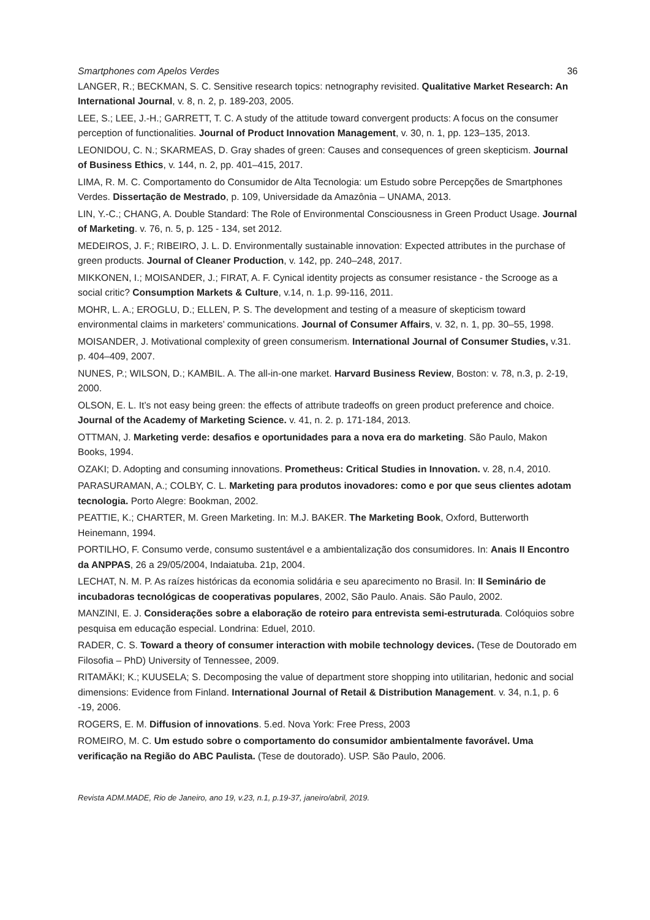Smartphones com Apelos Verdes 36
LANGER, R.; BECKMAN, S. C. Sensitive research topics: netnography revisited. Qualitative Market Research: An International Journal, v. 8, n. 2, p. 189-203, 2005.
LEE, S.; LEE, J.-H.; GARRETT, T. C. A study of the attitude toward convergent products: A focus on the consumer perception of functionalities. Journal of Product Innovation Management, v. 30, n. 1, pp. 123–135, 2013.
LEONIDOU, C. N.; SKARMEAS, D. Gray shades of green: Causes and consequences of green skepticism. Journal of Business Ethics, v. 144, n. 2, pp. 401–415, 2017.
LIMA, R. M. C. Comportamento do Consumidor de Alta Tecnologia: um Estudo sobre Percepções de Smartphones Verdes. Dissertação de Mestrado, p. 109, Universidade da Amazônia – UNAMA, 2013.
LIN, Y.-C.; CHANG, A. Double Standard: The Role of Environmental Consciousness in Green Product Usage. Journal of Marketing. v. 76, n. 5, p. 125 - 134, set 2012.
MEDEIROS, J. F.; RIBEIRO, J. L. D. Environmentally sustainable innovation: Expected attributes in the purchase of green products. Journal of Cleaner Production, v. 142, pp. 240–248, 2017.
MIKKONEN, I.; MOISANDER, J.; FIRAT, A. F. Cynical identity projects as consumer resistance - the Scrooge as a social critic? Consumption Markets & Culture, v.14, n. 1.p. 99-116, 2011.
MOHR, L. A.; EROGLU, D.; ELLEN, P. S. The development and testing of a measure of skepticism toward environmental claims in marketers’ communications. Journal of Consumer Affairs, v. 32, n. 1, pp. 30–55, 1998.
MOISANDER, J. Motivational complexity of green consumerism. International Journal of Consumer Studies, v.31. p. 404–409, 2007.
NUNES, P.; WILSON, D.; KAMBIL. A. The all-in-one market. Harvard Business Review, Boston: v. 78, n.3, p. 2-19, 2000.
OLSON, E. L. It’s not easy being green: the effects of attribute tradeoffs on green product preference and choice. Journal of the Academy of Marketing Science. v. 41, n. 2. p. 171-184, 2013.
OTTMAN, J. Marketing verde: desafios e oportunidades para a nova era do marketing. São Paulo, Makon Books, 1994.
OZAKI; D. Adopting and consuming innovations. Prometheus: Critical Studies in Innovation. v. 28, n.4, 2010.
PARASURAMAN, A.; COLBY, C. L. Marketing para produtos inovadores: como e por que seus clientes adotam tecnologia. Porto Alegre: Bookman, 2002.
PEATTIE, K.; CHARTER, M. Green Marketing. In: M.J. BAKER. The Marketing Book, Oxford, Butterworth Heinemann, 1994.
PORTILHO, F. Consumo verde, consumo sustentável e a ambientalização dos consumidores. In: Anais II Encontro da ANPPAS, 26 a 29/05/2004, Indaiatuba. 21p, 2004.
LECHAT, N. M. P. As raízes históricas da economia solidária e seu aparecimento no Brasil. In: II Seminário de incubadoras tecnológicas de cooperativas populares, 2002, São Paulo. Anais. São Paulo, 2002.
MANZINI, E. J. Considerações sobre a elaboração de roteiro para entrevista semi-estruturada. Colóquios sobre pesquisa em educação especial. Londrina: Eduel, 2010.
RADER, C. S. Toward a theory of consumer interaction with mobile technology devices. (Tese de Doutorado em Filosofia – PhD) University of Tennessee, 2009.
RITAMÄKI; K.; KUUSELA; S. Decomposing the value of department store shopping into utilitarian, hedonic and social dimensions: Evidence from Finland. International Journal of Retail & Distribution Management. v. 34, n.1, p. 6 -19, 2006.
ROGERS, E. M. Diffusion of innovations. 5.ed. Nova York: Free Press, 2003
ROMEIRO, M. C. Um estudo sobre o comportamento do consumidor ambientalmente favorável. Uma verificação na Região do ABC Paulista. (Tese de doutorado). USP. São Paulo, 2006.
Revista ADM.MADE, Rio de Janeiro, ano 19, v.23, n.1, p.19-37, janeiro/abril, 2019.